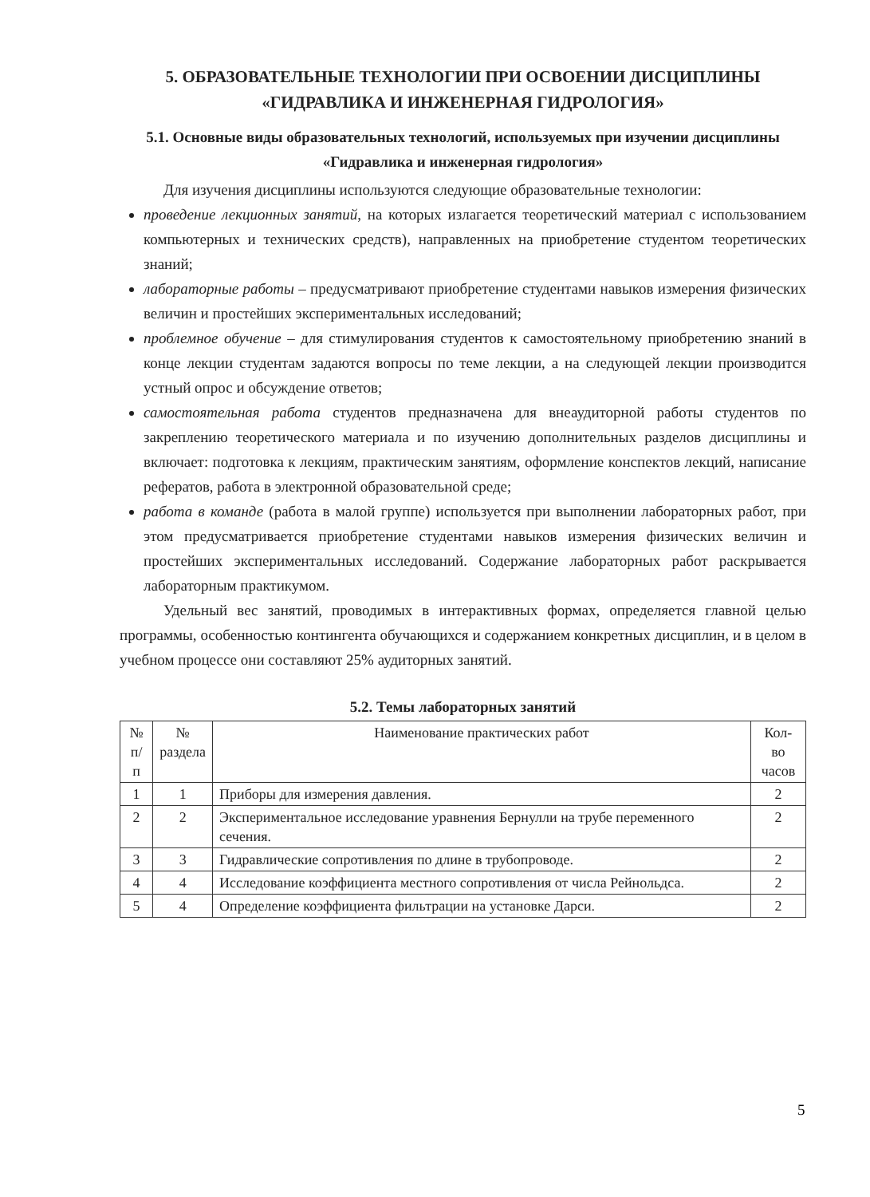5. ОБРАЗОВАТЕЛЬНЫЕ ТЕХНОЛОГИИ ПРИ ОСВОЕНИИ ДИСЦИПЛИНЫ
«ГИДРАВЛИКА И ИНЖЕНЕРНАЯ ГИДРОЛОГИЯ»
5.1. Основные виды образовательных технологий, используемых при изучении дисциплины «Гидравлика и инженерная гидрология»
Для изучения дисциплины используются следующие образовательные технологии:
проведение лекционных занятий, на которых излагается теоретический материал с использованием компьютерных и технических средств), направленных на приобретение студентом теоретических знаний;
лабораторные работы – предусматривают приобретение студентами навыков измерения физических величин и простейших экспериментальных исследований;
проблемное обучение – для стимулирования студентов к самостоятельному приобретению знаний в конце лекции студентам задаются вопросы по теме лекции, а на следующей лекции производится устный опрос и обсуждение ответов;
самостоятельная работа студентов предназначена для внеаудиторной работы студентов по закреплению теоретического материала и по изучению дополнительных разделов дисциплины и включает: подготовка к лекциям, практическим занятиям, оформление конспектов лекций, написание рефератов, работа в электронной образовательной среде;
работа в команде (работа в малой группе) используется при выполнении лабораторных работ, при этом предусматривается приобретение студентами навыков измерения физических величин и простейших экспериментальных исследований. Содержание лабораторных работ раскрывается лабораторным практикумом.
Удельный вес занятий, проводимых в интерактивных формах, определяется главной целью программы, особенностью контингента обучающихся и содержанием конкретных дисциплин, и в целом в учебном процессе они составляют 25% аудиторных занятий.
5.2. Темы лабораторных занятий
| № п/п | № раздела | Наименование практических работ | Кол-во часов |
| --- | --- | --- | --- |
| 1 | 1 | Приборы для измерения давления. | 2 |
| 2 | 2 | Экспериментальное исследование уравнения Бернулли на трубе переменного сечения. | 2 |
| 3 | 3 | Гидравлические сопротивления по длине в трубопроводе. | 2 |
| 4 | 4 | Исследование коэффициента местного сопротивления от числа Рейнольдса. | 2 |
| 5 | 4 | Определение коэффициента фильтрации на установке Дарси. | 2 |
5